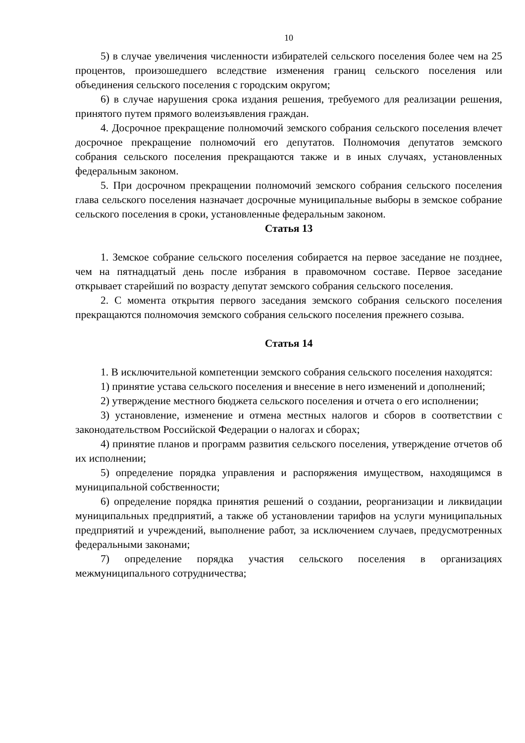10
5) в случае увеличения численности избирателей сельского поселения более чем на 25 процентов, произошедшего вследствие изменения границ сельского поселения или объединения сельского поселения с городским округом;
6) в случае нарушения срока издания решения, требуемого для реализации решения, принятого путем прямого волеизъявления граждан.
4. Досрочное прекращение полномочий земского собрания сельского поселения влечет досрочное прекращение полномочий его депутатов. Полномочия депутатов земского собрания сельского поселения прекращаются также и в иных случаях, установленных федеральным законом.
5. При досрочном прекращении полномочий земского собрания сельского поселения глава сельского поселения назначает досрочные муниципальные выборы в земское собрание сельского поселения в сроки, установленные федеральным законом.
Статья 13
1. Земское собрание сельского поселения собирается на первое заседание не позднее, чем на пятнадцатый день после избрания в правомочном составе. Первое заседание открывает старейший по возрасту депутат земского собрания сельского поселения.
2. С момента открытия первого заседания земского собрания сельского поселения прекращаются полномочия земского собрания сельского поселения прежнего созыва.
Статья 14
1. В исключительной компетенции земского собрания сельского поселения находятся:
1) принятие устава сельского поселения и внесение в него изменений и дополнений;
2) утверждение местного бюджета сельского поселения и отчета о его исполнении;
3) установление, изменение и отмена местных налогов и сборов в соответствии с законодательством Российской Федерации о налогах и сборах;
4) принятие планов и программ развития сельского поселения, утверждение отчетов об их исполнении;
5) определение порядка управления и распоряжения имуществом, находящимся в муниципальной собственности;
6) определение порядка принятия решений о создании, реорганизации и ликвидации муниципальных предприятий, а также об установлении тарифов на услуги муниципальных предприятий и учреждений, выполнение работ, за исключением случаев, предусмотренных федеральными законами;
7) определение порядка участия сельского поселения в организациях межмуниципального сотрудничества;